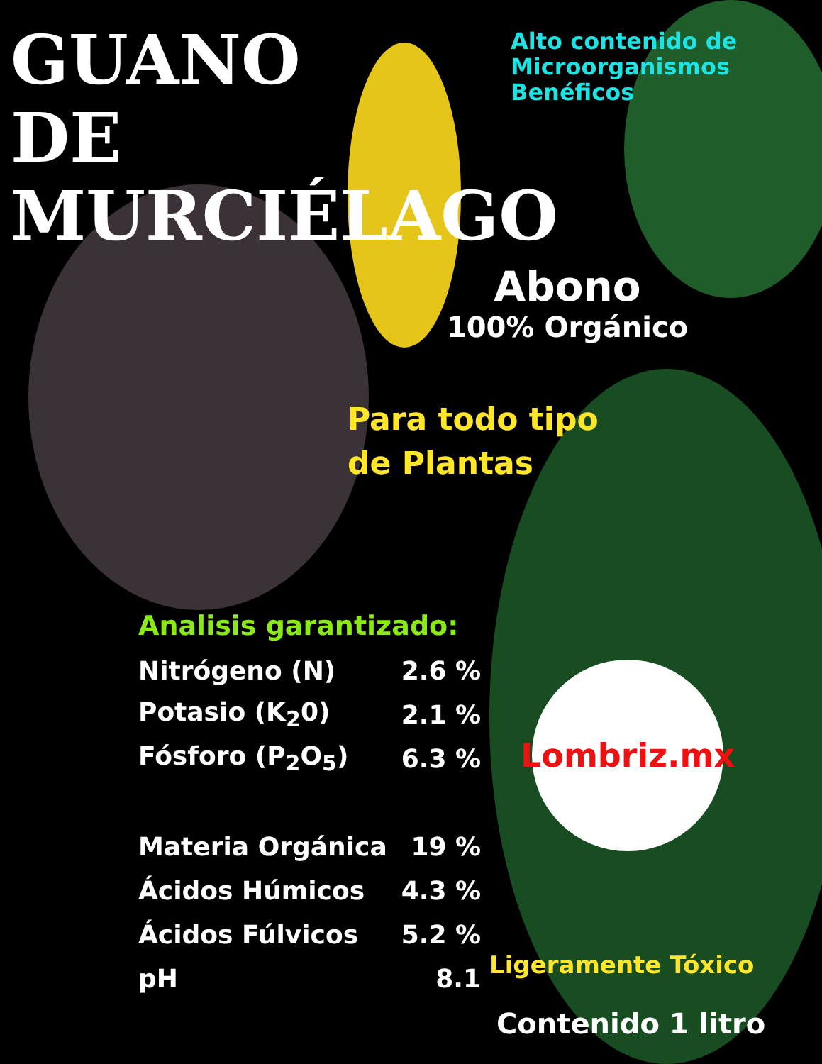GUANO DE MURCIÉLAGO
Alto contenido de
Microorganismos
Benéficos
Abono
100% Orgánico
Para todo tipo
de Plantas
Analisis garantizado:
| Nitrógeno (N) | 2.6 % |
| Potasio (K<sub>2</sub>0) | 2.1 % |
| Fósforo (P<sub>2</sub>O<sub>5</sub>) | 6.3 % |
| Materia Orgánica | 19 % |
| Ácidos Húmicos | 4.3 % |
| Ácidos Fúlvicos | 5.2 % |
| pH | 8.1 |
Lombriz.mx
Ligeramente Tóxico
Contenido 1 litro